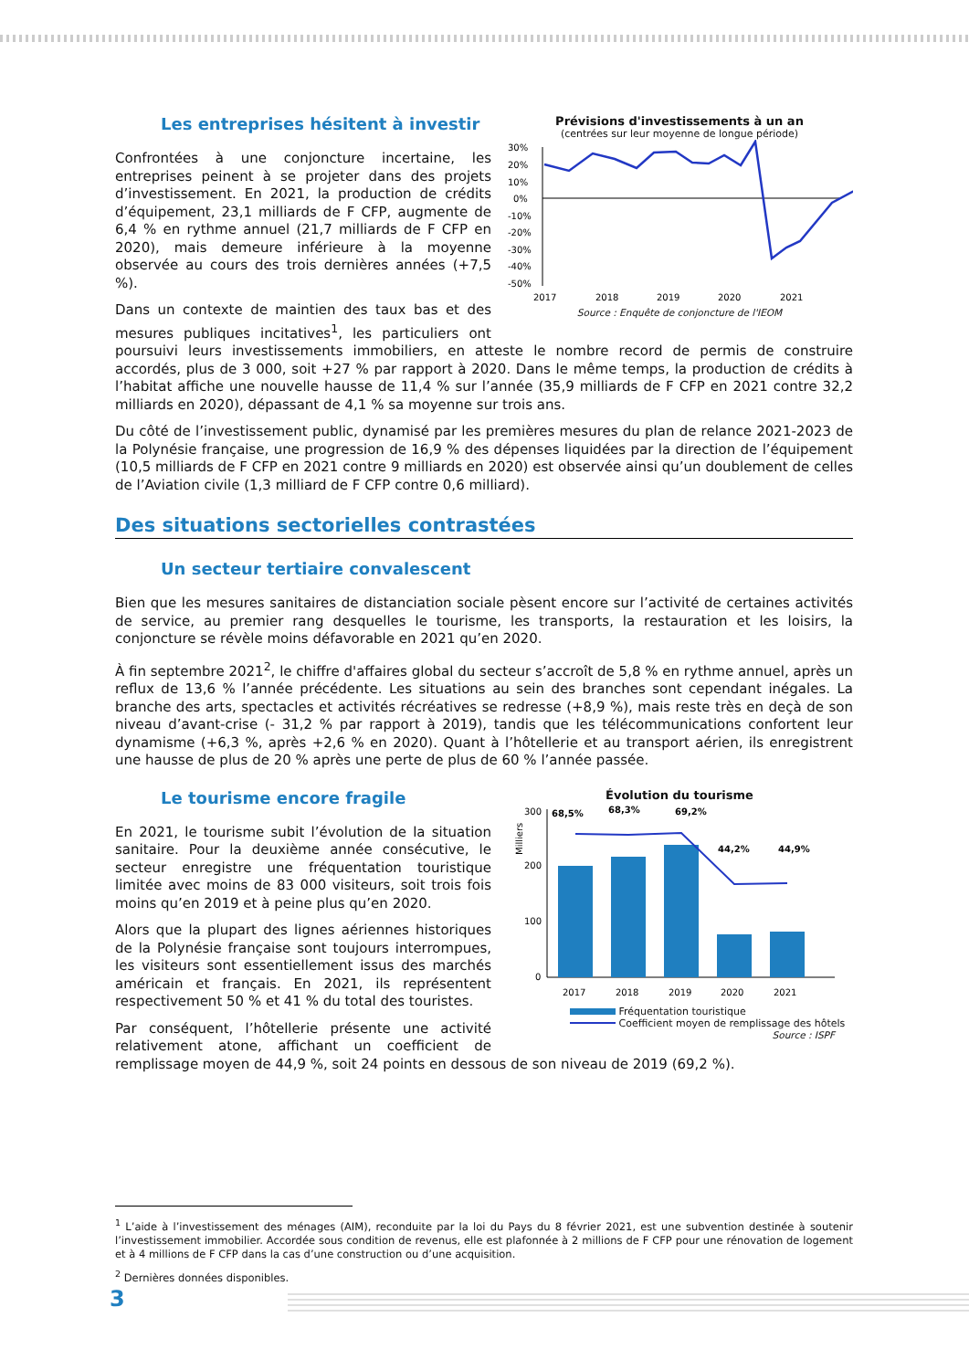Prévisions d'investissements à un an
(centrées sur leur moyenne de longue période)
30%
20%
10%
0%
-10%
-20%
-30%
-40%
-50%
2017
2018
2019
2020
2021
Source : Enquête de conjoncture de l'IEOM
Les entreprises hésitent à investir
Confrontées à une conjoncture incertaine, les entreprises peinent à se projeter dans des projets d’investissement. En 2021, la production de crédits d’équipement, 23,1 milliards de F CFP, augmente de 6,4 % en rythme annuel (21,7 milliards de F CFP en 2020), mais demeure inférieure à la moyenne observée au cours des trois dernières années (+7,5 %).
Dans un contexte de maintien des taux bas et des mesures publiques incitatives<sup>1</sup>, les particuliers ont poursuivi leurs investissements immobiliers, en atteste le nombre record de permis de construire accordés, plus de 3 000, soit +27 % par rapport à 2020. Dans le même temps, la production de crédits à l’habitat affiche une nouvelle hausse de 11,4 % sur l’année (35,9 milliards de F CFP en 2021 contre 32,2 milliards en 2020), dépassant de 4,1 % sa moyenne sur trois ans.
Du côté de l’investissement public, dynamisé par les premières mesures du plan de relance 2021-2023 de la Polynésie française, une progression de 16,9 % des dépenses liquidées par la direction de l’équipement (10,5 milliards de F CFP en 2021 contre 9 milliards en 2020) est observée ainsi qu’un doublement de celles de l’Aviation civile (1,3 milliard de F CFP contre 0,6 milliard).
Des situations sectorielles contrastées
Un secteur tertiaire convalescent
Bien que les mesures sanitaires de distanciation sociale pèsent encore sur l’activité de certaines activités de service, au premier rang desquelles le tourisme, les transports, la restauration et les loisirs, la conjoncture se révèle moins défavorable en 2021 qu’en 2020.
À fin septembre 2021<sup>2</sup>, le chiffre d'affaires global du secteur s’accroît de 5,8 % en rythme annuel, après un reflux de 13,6 % l’année précédente. Les situations au sein des branches sont cependant inégales. La branche des arts, spectacles et activités récréatives se redresse (+8,9 %), mais reste très en deçà de son niveau d’avant-crise (- 31,2 % par rapport à 2019), tandis que les télécommunications confortent leur dynamisme (+6,3 %, après +2,6 % en 2020). Quant à l’hôtellerie et au transport aérien, ils enregistrent une hausse de plus de 20 % après une perte de plus de 60 % l’année passée.
Évolution du tourisme
Milliers
300
200
100
0
2017
2018
2019
2020
2021
68,5%
68,3%
69,2%
44,2%
44,9%
Fréquentation touristique
Coefficient moyen de remplissage des hôtels
Source : ISPF
Le tourisme encore fragile
En 2021, le tourisme subit l’évolution de la situation sanitaire. Pour la deuxième année consécutive, le secteur enregistre une fréquentation touristique limitée avec moins de 83 000 visiteurs, soit trois fois moins qu’en 2019 et à peine plus qu’en 2020.
Alors que la plupart des lignes aériennes historiques de la Polynésie française sont toujours interrompues, les visiteurs sont essentiellement issus des marchés américain et français. En 2021, ils représentent respectivement 50 % et 41 % du total des touristes.
Par conséquent, l’hôtellerie présente une activité relativement atone, affichant un coefficient de remplissage moyen de 44,9 %, soit 24 points en dessous de son niveau de 2019 (69,2 %).
<sup>1</sup> L’aide à l’investissement des ménages (AIM), reconduite par la loi du Pays du 8 février 2021, est une subvention destinée à soutenir l’investissement immobilier. Accordée sous condition de revenus, elle est plafonnée à 2 millions de F CFP pour une rénovation de logement et à 4 millions de F CFP dans la cas d’une construction ou d’une acquisition.
<sup>2</sup> Dernières données disponibles.
3